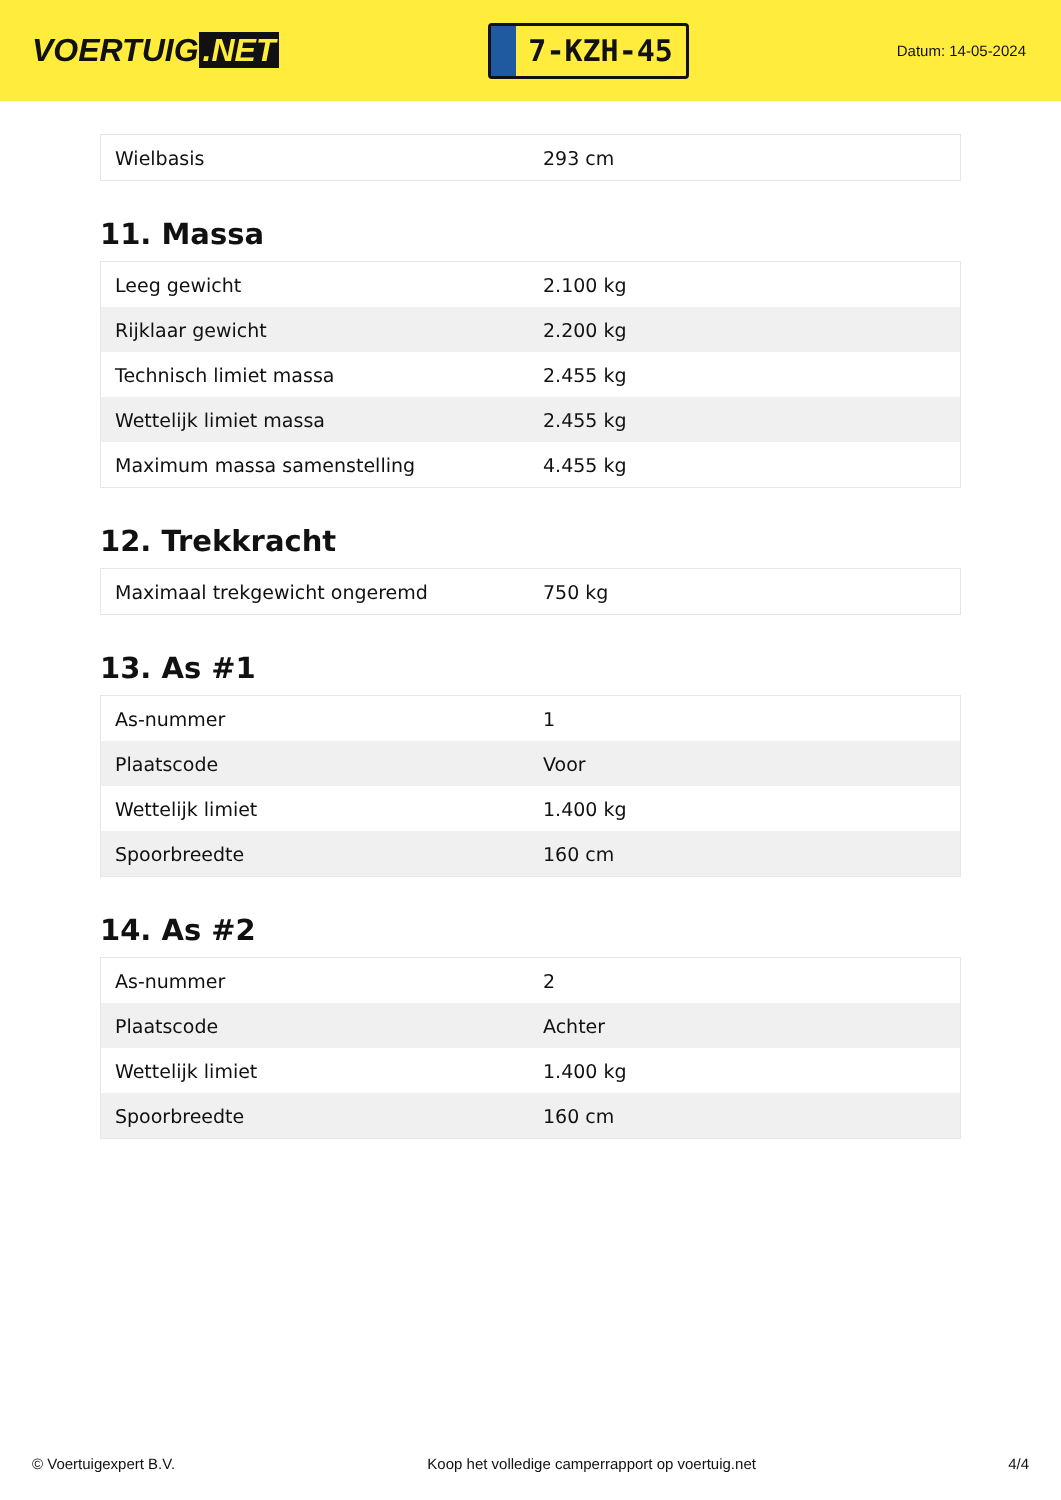VOERTUIG.NET
7-KZH-45
Datum: 14-05-2024
| Wielbasis | 293 cm |
11. Massa
| Leeg gewicht | 2.100 kg |
| Rijklaar gewicht | 2.200 kg |
| Technisch limiet massa | 2.455 kg |
| Wettelijk limiet massa | 2.455 kg |
| Maximum massa samenstelling | 4.455 kg |
12. Trekkracht
| Maximaal trekgewicht ongeremd | 750 kg |
13. As #1
| As-nummer | 1 |
| Plaatscode | Voor |
| Wettelijk limiet | 1.400 kg |
| Spoorbreedte | 160 cm |
14. As #2
| As-nummer | 2 |
| Plaatscode | Achter |
| Wettelijk limiet | 1.400 kg |
| Spoorbreedte | 160 cm |
© Voertuigexpert B.V. Koop het volledige camperrapport op voertuig.net 4/4